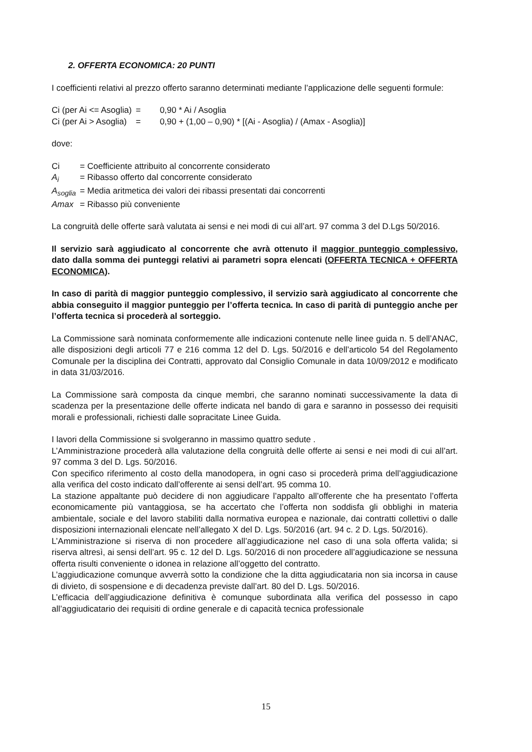2. OFFERTA ECONOMICA: 20 PUNTI
I coefficienti relativi al prezzo offerto saranno determinati mediante l’applicazione delle seguenti formule:
| Ci (per Ai <= Asoglia) | = | 0,90 * Ai / Asoglia |
| Ci (per Ai > Asoglia) | = | 0,90 + (1,00 – 0,90) * [(Ai - Asoglia) / (Amax - Asoglia)] |
dove:
| Ci | = Coefficiente attribuito al concorrente considerato |
| A<sub>i</sub> | = Ribasso offerto dal concorrente considerato |
| A<sub>soglia</sub> | = Media aritmetica dei valori dei ribassi presentati dai concorrenti |
| Amax | = Ribasso più conveniente |
La congruità delle offerte sarà valutata ai sensi e nei modi di cui all’art. 97 comma 3 del D.Lgs 50/2016.
Il servizio sarà aggiudicato al concorrente che avrà ottenuto il maggior punteggio complessivo, dato dalla somma dei punteggi relativi ai parametri sopra elencati (OFFERTA TECNICA + OFFERTA ECONOMICA).
In caso di parità di maggior punteggio complessivo, il servizio sarà aggiudicato al concorrente che abbia conseguito il maggior punteggio per l’offerta tecnica. In caso di parità di punteggio anche per l’offerta tecnica si procederà al sorteggio.
La Commissione sarà nominata conformemente alle indicazioni contenute nelle linee guida n. 5 dell’ANAC, alle disposizioni degli articoli 77 e 216 comma 12 del D. Lgs. 50/2016 e dell’articolo 54 del Regolamento Comunale per la disciplina dei Contratti, approvato dal Consiglio Comunale in data 10/09/2012 e modificato in data 31/03/2016.
La Commissione sarà composta da cinque membri, che saranno nominati successivamente la data di scadenza per la presentazione delle offerte indicata nel bando di gara e saranno in possesso dei requisiti morali e professionali, richiesti dalle sopracitate Linee Guida.
I lavori della Commissione si svolgeranno in massimo quattro sedute .
L’Amministrazione procederà alla valutazione della congruità delle offerte ai sensi e nei modi di cui all’art. 97 comma 3 del D. Lgs. 50/2016.
Con specifico riferimento al costo della manodopera, in ogni caso si procederà prima dell’aggiudicazione alla verifica del costo indicato dall’offerente ai sensi dell’art. 95 comma 10.
La stazione appaltante può decidere di non aggiudicare l’appalto all’offerente che ha presentato l’offerta economicamente più vantaggiosa, se ha accertato che l’offerta non soddisfa gli obblighi in materia ambientale, sociale e del lavoro stabiliti dalla normativa europea e nazionale, dai contratti collettivi o dalle disposizioni internazionali elencate nell’allegato X del D. Lgs. 50/2016 (art. 94 c. 2 D. Lgs. 50/2016).
L’Amministrazione si riserva di non procedere all’aggiudicazione nel caso di una sola offerta valida; si riserva altresì, ai sensi dell’art. 95 c. 12 del D. Lgs. 50/2016 di non procedere all’aggiudicazione se nessuna offerta risulti conveniente o idonea in relazione all’oggetto del contratto.
L’aggiudicazione comunque avverrà sotto la condizione che la ditta aggiudicataria non sia incorsa in cause di divieto, di sospensione e di decadenza previste dall’art. 80 del D. Lgs. 50/2016.
L’efficacia dell’aggiudicazione definitiva è comunque subordinata alla verifica del possesso in capo all’aggiudicatario dei requisiti di ordine generale e di capacità tecnica professionale
15